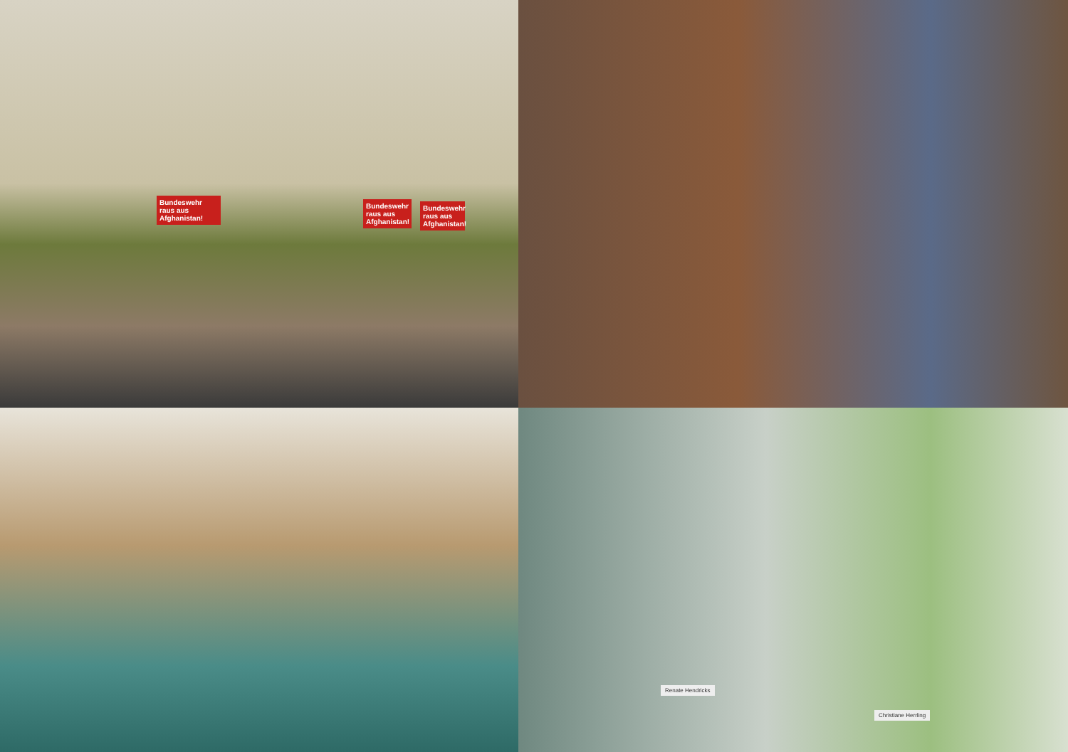Bundeswehr raus aus Afghanistan!
Bundeswehr raus aus Afghanistan!
Bundeswehr raus aus Afghanistan!
Renate Hendricks
Christiane Herrling